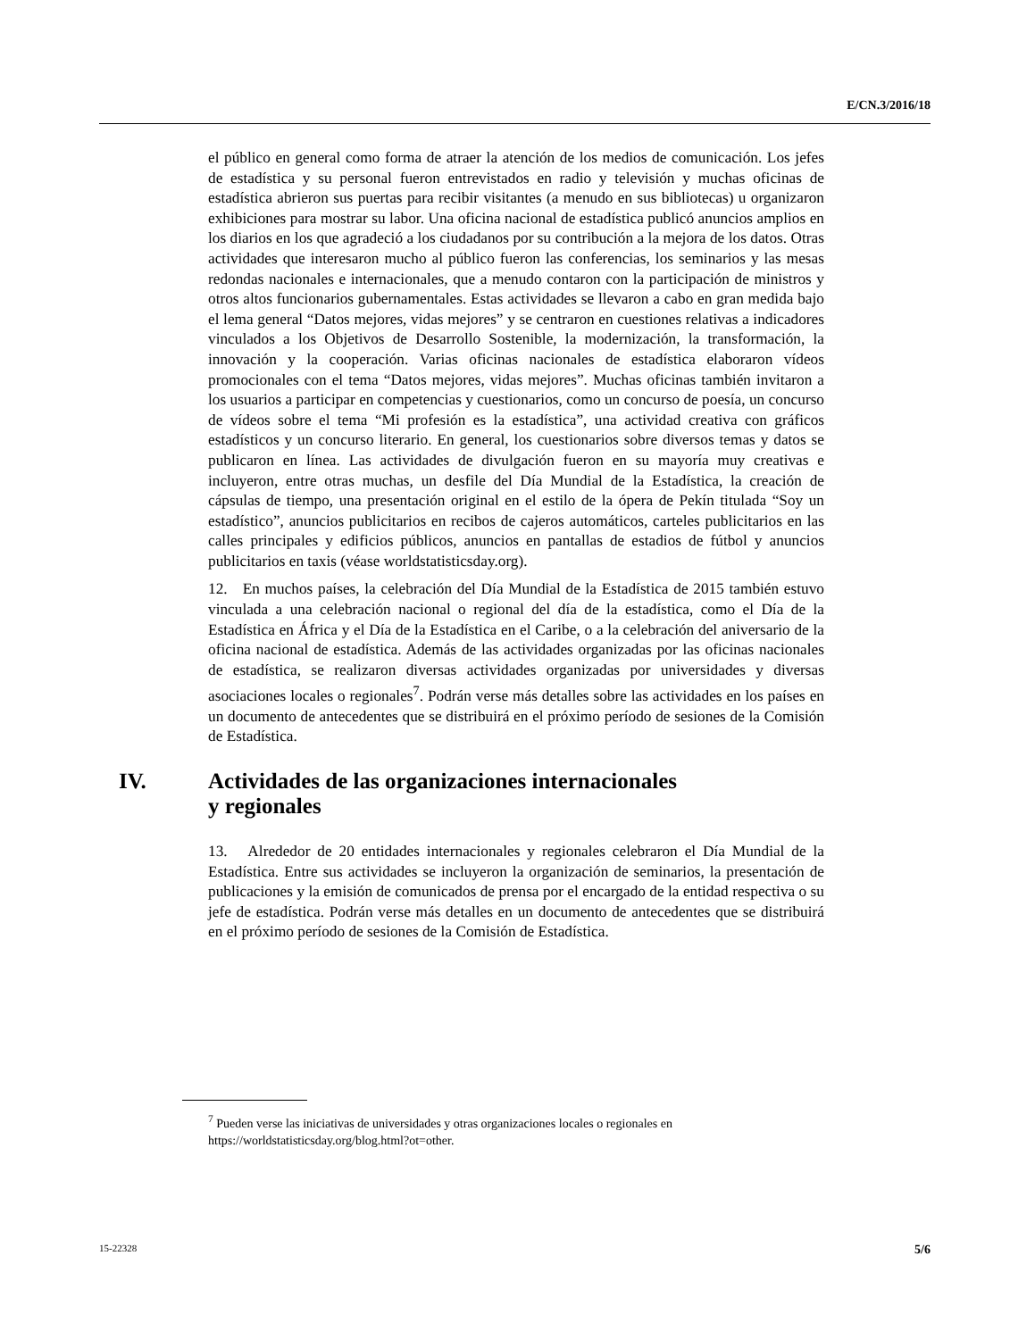E/CN.3/2016/18
el público en general como forma de atraer la atención de los medios de comunicación. Los jefes de estadística y su personal fueron entrevistados en radio y televisión y muchas oficinas de estadística abrieron sus puertas para recibir visitantes (a menudo en sus bibliotecas) u organizaron exhibiciones para mostrar su labor. Una oficina nacional de estadística publicó anuncios amplios en los diarios en los que agradeció a los ciudadanos por su contribución a la mejora de los datos. Otras actividades que interesaron mucho al público fueron las conferencias, los seminarios y las mesas redondas nacionales e internacionales, que a menudo contaron con la participación de ministros y otros altos funcionarios gubernamentales. Estas actividades se llevaron a cabo en gran medida bajo el lema general “Datos mejores, vidas mejores” y se centraron en cuestiones relativas a indicadores vinculados a los Objetivos de Desarrollo Sostenible, la modernización, la transformación, la innovación y la cooperación. Varias oficinas nacionales de estadística elaboraron vídeos promocionales con el tema “Datos mejores, vidas mejores”. Muchas oficinas también invitaron a los usuarios a participar en competencias y cuestionarios, como un concurso de poesía, un concurso de vídeos sobre el tema “Mi profesión es la estadística”, una actividad creativa con gráficos estadísticos y un concurso literario. En general, los cuestionarios sobre diversos temas y datos se publicaron en línea. Las actividades de divulgación fueron en su mayoría muy creativas e incluyeron, entre otras muchas, un desfile del Día Mundial de la Estadística, la creación de cápsulas de tiempo, una presentación original en el estilo de la ópera de Pekín titulada “Soy un estadístico”, anuncios publicitarios en recibos de cajeros automáticos, carteles publicitarios en las calles principales y edificios públicos, anuncios en pantallas de estadios de fútbol y anuncios publicitarios en taxis (véase worldstatisticsday.org).
12. En muchos países, la celebración del Día Mundial de la Estadística de 2015 también estuvo vinculada a una celebración nacional o regional del día de la estadística, como el Día de la Estadística en África y el Día de la Estadística en el Caribe, o a la celebración del aniversario de la oficina nacional de estadística. Además de las actividades organizadas por las oficinas nacionales de estadística, se realizaron diversas actividades organizadas por universidades y diversas asociaciones locales o regionales<sup>7</sup>. Podrán verse más detalles sobre las actividades en los países en un documento de antecedentes que se distribuirá en el próximo período de sesiones de la Comisión de Estadística.
IV. Actividades de las organizaciones internacionales
y regionales
13. Alrededor de 20 entidades internacionales y regionales celebraron el Día Mundial de la Estadística. Entre sus actividades se incluyeron la organización de seminarios, la presentación de publicaciones y la emisión de comunicados de prensa por el encargado de la entidad respectiva o su jefe de estadística. Podrán verse más detalles en un documento de antecedentes que se distribuirá en el próximo período de sesiones de la Comisión de Estadística.
<sup>7</sup> Pueden verse las iniciativas de universidades y otras organizaciones locales o regionales en https://worldstatisticsday.org/blog.html?ot=other.
15-22328 5/6